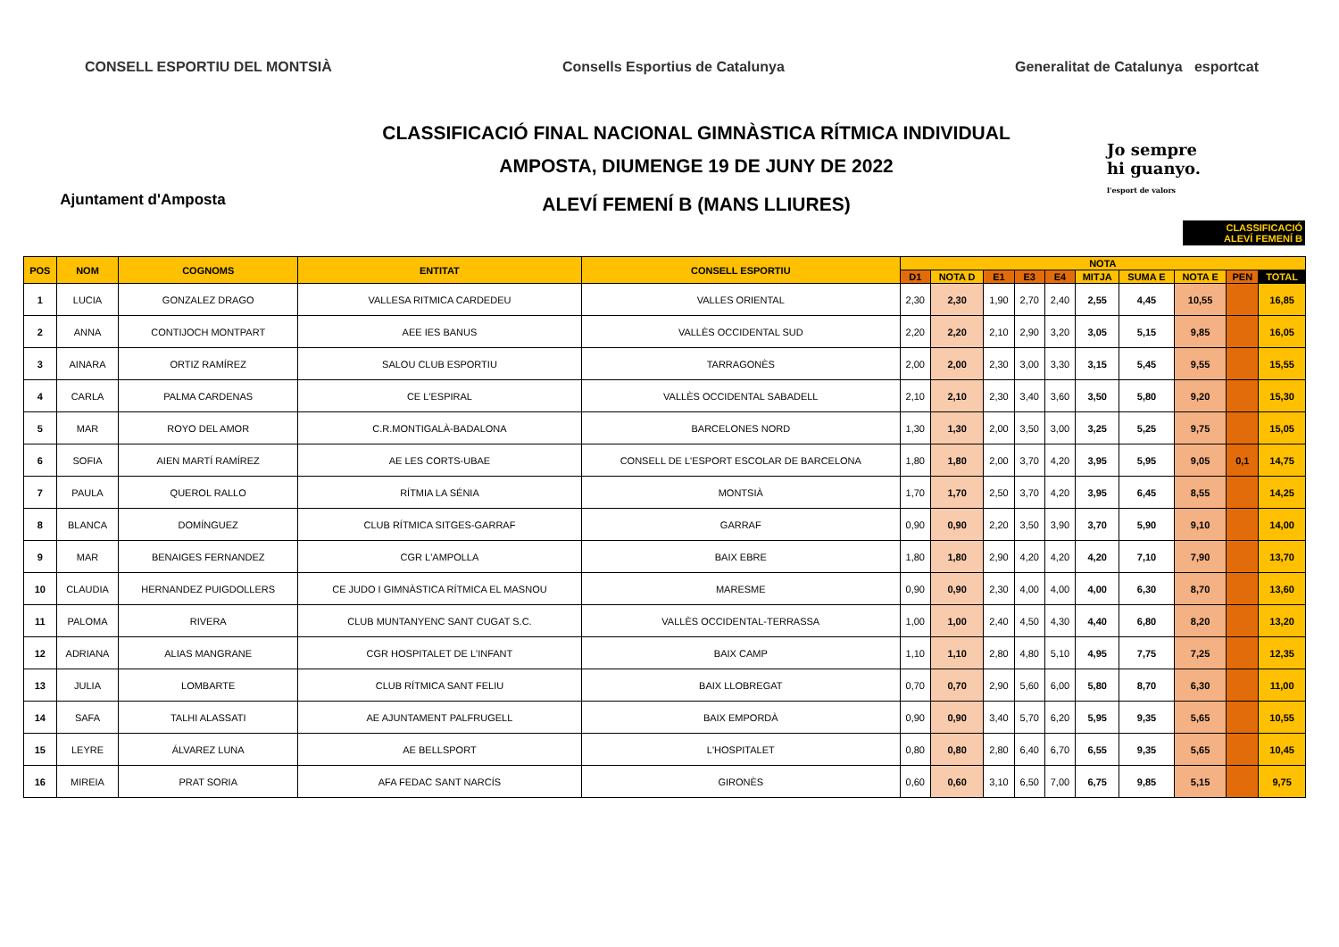CONSELL ESPORTIU DEL MONTSIÀ Consells Esportius de Catalunya Generalitat de Catalunya esportcat
Ajuntament d'Amposta
CLASSIFICACIÓ FINAL NACIONAL GIMNÀSTICA RÍTMICA INDIVIDUAL
AMPOSTA, DIUMENGE 19 DE JUNY DE 2022
ALEVÍ FEMENÍ B (MANS LLIURES)
Jo sempre
hi guanyo.
l'esport de valors
CLASSIFICACIÓ
ALEVÍ FEMENÍ B
| POS | NOM | COGNOMS | ENTITAT | CONSELL ESPORTIU | NOTA | | | | | | | | | |
| --- | --- | --- | --- | --- | --- | --- | --- | --- | --- | --- | --- | --- | --- | --- |
| | | | | | D1 | NOTA D | E1 | E3 | E4 | MITJA | SUMA E | NOTA E | PEN | TOTAL |
| 1 | LUCIA | GONZALEZ DRAGO | VALLESA RITMICA CARDEDEU | VALLES ORIENTAL | 2,30 | 2,30 | 1,90 | 2,70 | 2,40 | 2,55 | 4,45 | 10,55 | | 16,85 |
| 2 | ANNA | CONTIJOCH MONTPART | AEE IES BANUS | VALLÈS OCCIDENTAL SUD | 2,20 | 2,20 | 2,10 | 2,90 | 3,20 | 3,05 | 5,15 | 9,85 | | 16,05 |
| 3 | AINARA | ORTIZ RAMÍREZ | SALOU CLUB ESPORTIU | TARRAGONÈS | 2,00 | 2,00 | 2,30 | 3,00 | 3,30 | 3,15 | 5,45 | 9,55 | | 15,55 |
| 4 | CARLA | PALMA CARDENAS | CE L'ESPIRAL | VALLÈS OCCIDENTAL SABADELL | 2,10 | 2,10 | 2,30 | 3,40 | 3,60 | 3,50 | 5,80 | 9,20 | | 15,30 |
| 5 | MAR | ROYO DEL AMOR | C.R.MONTIGALÀ-BADALONA | BARCELONES NORD | 1,30 | 1,30 | 2,00 | 3,50 | 3,00 | 3,25 | 5,25 | 9,75 | | 15,05 |
| 6 | SOFIA | AIEN MARTÍ RAMÍREZ | AE LES CORTS-UBAE | CONSELL DE L'ESPORT ESCOLAR DE BARCELONA | 1,80 | 1,80 | 2,00 | 3,70 | 4,20 | 3,95 | 5,95 | 9,05 | 0,1 | 14,75 |
| 7 | PAULA | QUEROL RALLO | RÍTMIA LA SÉNIA | MONTSIÀ | 1,70 | 1,70 | 2,50 | 3,70 | 4,20 | 3,95 | 6,45 | 8,55 | | 14,25 |
| 8 | BLANCA | DOMÍNGUEZ | CLUB RÍTMICA SITGES-GARRAF | GARRAF | 0,90 | 0,90 | 2,20 | 3,50 | 3,90 | 3,70 | 5,90 | 9,10 | | 14,00 |
| 9 | MAR | BENAIGES FERNANDEZ | CGR L'AMPOLLA | BAIX EBRE | 1,80 | 1,80 | 2,90 | 4,20 | 4,20 | 4,20 | 7,10 | 7,90 | | 13,70 |
| 10 | CLAUDIA | HERNANDEZ PUIGDOLLERS | CE JUDO I GIMNÀSTICA RÍTMICA EL MASNOU | MARESME | 0,90 | 0,90 | 2,30 | 4,00 | 4,00 | 4,00 | 6,30 | 8,70 | | 13,60 |
| 11 | PALOMA | RIVERA | CLUB MUNTANYENC SANT CUGAT S.C. | VALLÈS OCCIDENTAL-TERRASSA | 1,00 | 1,00 | 2,40 | 4,50 | 4,30 | 4,40 | 6,80 | 8,20 | | 13,20 |
| 12 | ADRIANA | ALIAS MANGRANE | CGR HOSPITALET DE L'INFANT | BAIX CAMP | 1,10 | 1,10 | 2,80 | 4,80 | 5,10 | 4,95 | 7,75 | 7,25 | | 12,35 |
| 13 | JULIA | LOMBARTE | CLUB RÍTMICA SANT FELIU | BAIX LLOBREGAT | 0,70 | 0,70 | 2,90 | 5,60 | 6,00 | 5,80 | 8,70 | 6,30 | | 11,00 |
| 14 | SAFA | TALHI ALASSATI | AE AJUNTAMENT PALFRUGELL | BAIX EMPORDÀ | 0,90 | 0,90 | 3,40 | 5,70 | 6,20 | 5,95 | 9,35 | 5,65 | | 10,55 |
| 15 | LEYRE | ÁLVAREZ LUNA | AE BELLSPORT | L'HOSPITALET | 0,80 | 0,80 | 2,80 | 6,40 | 6,70 | 6,55 | 9,35 | 5,65 | | 10,45 |
| 16 | MIREIA | PRAT SORIA | AFA FEDAC SANT NARCÍS | GIRONÈS | 0,60 | 0,60 | 3,10 | 6,50 | 7,00 | 6,75 | 9,85 | 5,15 | | 9,75 |